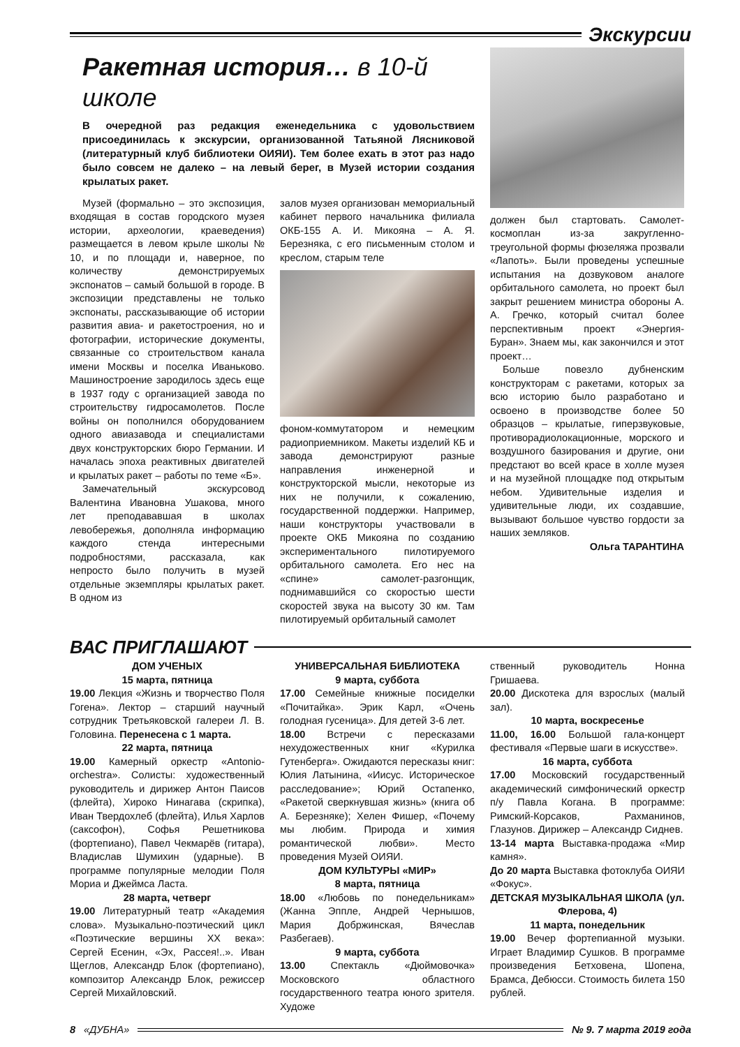Экскурсии
Ракетная история… в 10-й школе
В очередной раз редакция еженедельника с удовольствием присоединилась к экскурсии, организованной Татьяной Лясниковой (литературный клуб библиотеки ОИЯИ). Тем более ехать в этот раз надо было совсем не далеко – на левый берег, в Музей истории создания крылатых ракет.
Музей (формально – это экспозиция, входящая в состав городского музея истории, археологии, краеведения) размещается в левом крыле школы № 10, и по площади и, наверное, по количеству демонстрируемых экспонатов – самый большой в городе. В экспозиции представлены не только экспонаты, рассказывающие об истории развития авиа- и ракетостроения, но и фотографии, исторические документы, связанные со строительством канала имени Москвы и поселка Иваньково. Машиностроение зародилось здесь еще в 1937 году с организацией завода по строительству гидросамолетов. После войны он пополнился оборудованием одного авиазавода и специалистами двух конструкторских бюро Германии. И началась эпоха реактивных двигателей и крылатых ракет – работы по теме «Б».
Замечательный экскурсовод Валентина Ивановна Ушакова, много лет преподававшая в школах левобережья, дополняла информацию каждого стенда интересными подробностями, рассказала, как непросто было получить в музей отдельные экземпляры крылатых ракет. В одном из
залов музея организован мемориальный кабинет первого начальника филиала ОКБ-155 А. И. Микояна – А. Я. Березняка, с его письменным столом и креслом, старым теле
фоном-коммутатором и немецким радиоприемником. Макеты изделий КБ и завода демонстрируют разные направления инженерной и конструкторской мысли, некоторые из них не получили, к сожалению, государственной поддержки. Например, наши конструкторы участвовали в проекте ОКБ Микояна по созданию экспериментального пилотируемого орбитального самолета. Его нес на «спине» самолет-разгонщик, поднимавшийся со скоростью шести скоростей звука на высоту 30 км. Там пилотируемый орбитальный самолет
должен был стартовать. Самолет-космоплан из-за закругленно-треугольной формы фюзеляжа прозвали «Лапоть». Были проведены успешные испытания на дозвуковом аналоге орбитального самолета, но проект был закрыт решением министра обороны А. А. Гречко, который считал более перспективным проект «Энергия-Буран». Знаем мы, как закончился и этот проект…
Больше повезло дубненским конструкторам с ракетами, которых за всю историю было разработано и освоено в производстве более 50 образцов – крылатые, гиперзвуковые, противорадиолокационные, морского и воздушного базирования и другие, они предстают во всей красе в холле музея и на музейной площадке под открытым небом. Удивительные изделия и удивительные люди, их создавшие, вызывают большое чувство гордости за наших земляков.
Ольга ТАРАНТИНА
ВАС ПРИГЛАШАЮТ
ДОМ УЧЕНЫХ
15 марта, пятница
19.00 Лекция «Жизнь и творчество Поля Гогена». Лектор – старший научный сотрудник Третьяковской галереи Л. В. Головина. Перенесена с 1 марта.
22 марта, пятница
19.00 Камерный оркестр «Antonio-orchestra». Солисты: художественный руководитель и дирижер Антон Паисов (флейта), Хироко Нинагава (скрипка), Иван Твердохлеб (флейта), Илья Харлов (саксофон), Софья Решетникова (фортепиано), Павел Чекмарёв (гитара), Владислав Шумихин (ударные). В программе популярные мелодии Поля Мориа и Джеймса Ласта.
28 марта, четверг
19.00 Литературный театр «Академия слова». Музыкально-поэтический цикл «Поэтические вершины XX века»: Сергей Есенин, «Эх, Рассея!..». Иван Щеглов, Александр Блок (фортепиано), композитор Александр Блок, режиссер Сергей Михайловский.
УНИВЕРСАЛЬНАЯ БИБЛИОТЕКА
9 марта, суббота
17.00 Семейные книжные посиделки «Почитайка». Эрик Карл, «Очень голодная гусеница». Для детей 3-6 лет.
18.00 Встречи с пересказами нехудожественных книг «Курилка Гутенберга». Ожидаются пересказы книг: Юлия Латынина, «Иисус. Историческое расследование»; Юрий Остапенко, «Ракетой сверкнувшая жизнь» (книга об А. Березняке); Хелен Фишер, «Почему мы любим. Природа и химия романтической любви». Место проведения Музей ОИЯИ.
ДОМ КУЛЬТУРЫ «МИР»
8 марта, пятница
18.00 «Любовь по понедельникам» (Жанна Эппле, Андрей Чернышов, Мария Добржинская, Вячеслав Разбегаев).
9 марта, суббота
13.00 Спектакль «Дюймовочка» Московского областного государственного театра юного зрителя. Художе
ственный руководитель Нонна Гришаева.
20.00 Дискотека для взрослых (малый зал).
10 марта, воскресенье
11.00, 16.00 Большой гала-концерт фестиваля «Первые шаги в искусстве».
16 марта, суббота
17.00 Московский государственный академический симфонический оркестр п/у Павла Когана. В программе: Римский-Корсаков, Рахманинов, Глазунов. Дирижер – Александр Сиднев.
13-14 марта Выставка-продажа «Мир камня».
До 20 марта Выставка фотоклуба ОИЯИ «Фокус».
ДЕТСКАЯ МУЗЫКАЛЬНАЯ ШКОЛА (ул. Флерова, 4)
11 марта, понедельник
19.00 Вечер фортепианной музыки. Играет Владимир Сушков. В программе произведения Бетховена, Шопена, Брамса, Дебюсси. Стоимость билета 150 рублей.
8 «ДУБНА» № 9. 7 марта 2019 года